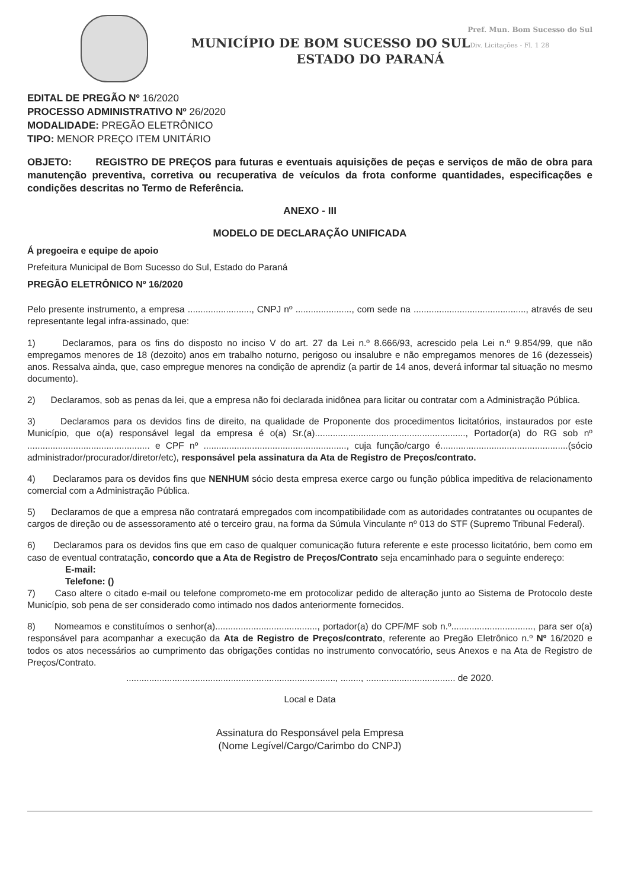Pref. Mun. Bom Sucesso do Sul
MUNICÍPIO DE BOM SUCESSO DO SULDiv. Licitações - Fl. 1 28
ESTADO DO PARANÁ
EDITAL DE PREGÃO Nº 16/2020
PROCESSO ADMINISTRATIVO Nº 26/2020
MODALIDADE: PREGÃO ELETRÔNICO
TIPO: MENOR PREÇO ITEM UNITÁRIO
OBJETO: REGISTRO DE PREÇOS para futuras e eventuais aquisições de peças e serviços de mão de obra para manutenção preventiva, corretiva ou recuperativa de veículos da frota conforme quantidades, especificações e condições descritas no Termo de Referência.
ANEXO - III
MODELO DE DECLARAÇÃO UNIFICADA
Á pregoeira e equipe de apoio
Prefeitura Municipal de Bom Sucesso do Sul, Estado do Paraná
PREGÃO ELETRÔNICO Nº 16/2020
Pelo presente instrumento, a empresa ........................., CNPJ nº ......................, com sede na ............................................, através de seu representante legal infra-assinado, que:
1) Declaramos, para os fins do disposto no inciso V do art. 27 da Lei n.º 8.666/93, acrescido pela Lei n.º 9.854/99, que não empregamos menores de 18 (dezoito) anos em trabalho noturno, perigoso ou insalubre e não empregamos menores de 16 (dezesseis) anos. Ressalva ainda, que, caso empregue menores na condição de aprendiz (a partir de 14 anos, deverá informar tal situação no mesmo documento).
2) Declaramos, sob as penas da lei, que a empresa não foi declarada inidônea para licitar ou contratar com a Administração Pública.
3) Declaramos para os devidos fins de direito, na qualidade de Proponente dos procedimentos licitatórios, instaurados por este Município, que o(a) responsável legal da empresa é o(a) Sr.(a)..........................................................., Portador(a) do RG sob nº ................................................ e CPF nº ........................................................, cuja função/cargo é..................................................(sócio administrador/procurador/diretor/etc), responsável pela assinatura da Ata de Registro de Preços/contrato.
4) Declaramos para os devidos fins que NENHUM sócio desta empresa exerce cargo ou função pública impeditiva de relacionamento comercial com a Administração Pública.
5) Declaramos de que a empresa não contratará empregados com incompatibilidade com as autoridades contratantes ou ocupantes de cargos de direção ou de assessoramento até o terceiro grau, na forma da Súmula Vinculante nº 013 do STF (Supremo Tribunal Federal).
6) Declaramos para os devidos fins que em caso de qualquer comunicação futura referente e este processo licitatório, bem como em caso de eventual contratação, concordo que a Ata de Registro de Preços/Contrato seja encaminhado para o seguinte endereço:
E-mail:
Telefone: ()
7) Caso altere o citado e-mail ou telefone comprometo-me em protocolizar pedido de alteração junto ao Sistema de Protocolo deste Município, sob pena de ser considerado como intimado nos dados anteriormente fornecidos.
8) Nomeamos e constituímos o senhor(a)........................................, portador(a) do CPF/MF sob n.º................................, para ser o(a) responsável para acompanhar a execução da Ata de Registro de Preços/contrato, referente ao Pregão Eletrônico n.º Nº 16/2020 e todos os atos necessários ao cumprimento das obrigações contidas no instrumento convocatório, seus Anexos e na Ata de Registro de Preços/Contrato.
.................................................................................., ........, ................................... de 2020.
Local e Data
Assinatura do Responsável pela Empresa
(Nome Legível/Cargo/Carimbo do CNPJ)